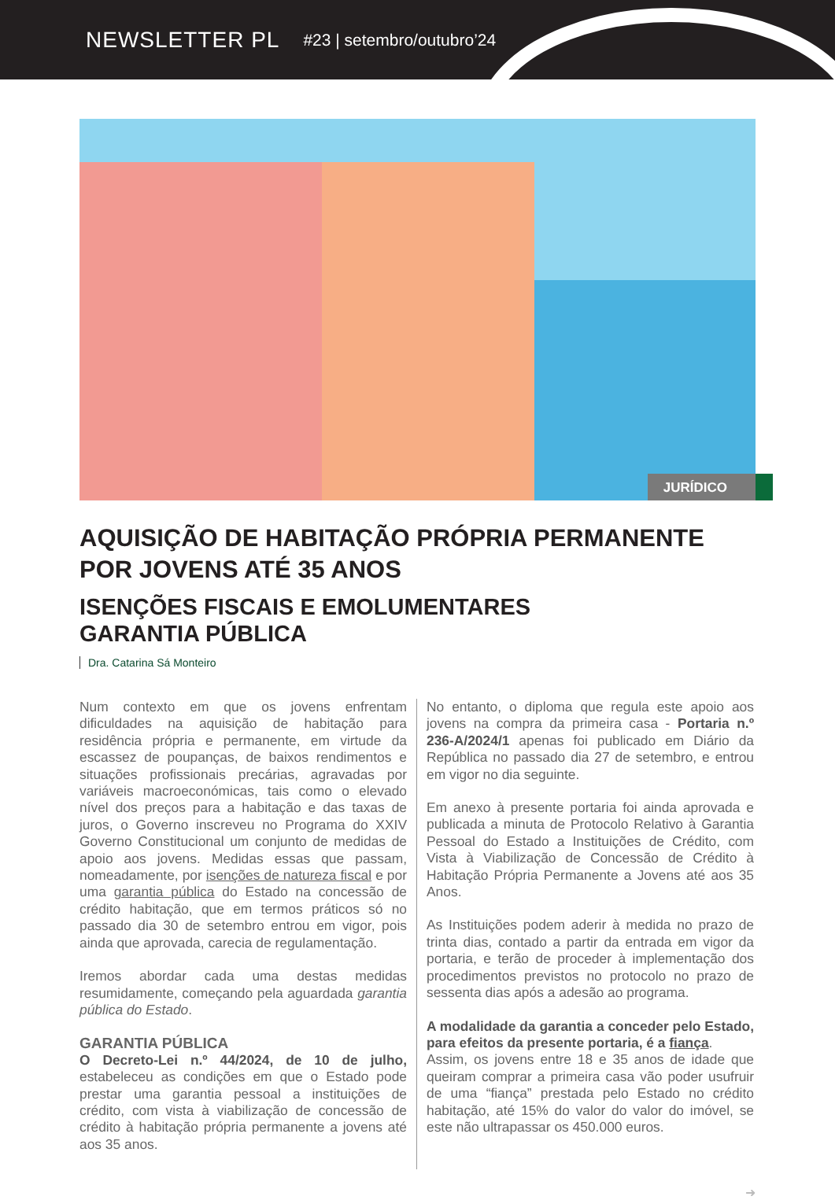NEWSLETTER PL
#23 | setembro/outubro’24
JURÍDICO
AQUISIÇÃO DE HABITAÇÃO PRÓPRIA PERMANENTE POR JOVENS ATÉ 35 ANOS
ISENÇÕES FISCAIS E EMOLUMENTARES
GARANTIA PÚBLICA
Dra. Catarina Sá Monteiro
Num contexto em que os jovens enfrentam dificuldades na aquisição de habitação para residência própria e permanente, em virtude da escassez de poupanças, de baixos rendimentos e situações profissionais precárias, agravadas por variáveis macroeconómicas, tais como o elevado nível dos preços para a habitação e das taxas de juros, o Governo inscreveu no Programa do XXIV Governo Constitucional um conjunto de medidas de apoio aos jovens. Medidas essas que passam, nomeadamente, por isenções de natureza fiscal e por uma garantia pública do Estado na concessão de crédito habitação, que em termos práticos só no passado dia 30 de setembro entrou em vigor, pois ainda que aprovada, carecia de regulamentação.
Iremos abordar cada uma destas medidas resumidamente, começando pela aguardada garantia pública do Estado.
GARANTIA PÚBLICA
O Decreto-Lei n.º 44/2024, de 10 de julho, estabeleceu as condições em que o Estado pode prestar uma garantia pessoal a instituições de crédito, com vista à viabilização de concessão de crédito à habitação própria permanente a jovens até aos 35 anos.
No entanto, o diploma que regula este apoio aos jovens na compra da primeira casa - Portaria n.º 236-A/2024/1 apenas foi publicado em Diário da República no passado dia 27 de setembro, e entrou em vigor no dia seguinte.
Em anexo à presente portaria foi ainda aprovada e publicada a minuta de Protocolo Relativo à Garantia Pessoal do Estado a Instituições de Crédito, com Vista à Viabilização de Concessão de Crédito à Habitação Própria Permanente a Jovens até aos 35 Anos.
As Instituições podem aderir à medida no prazo de trinta dias, contado a partir da entrada em vigor da portaria, e terão de proceder à implementação dos procedimentos previstos no protocolo no prazo de sessenta dias após a adesão ao programa.
A modalidade da garantia a conceder pelo Estado, para efeitos da presente portaria, é a fiança.
Assim, os jovens entre 18 e 35 anos de idade que queiram comprar a primeira casa vão poder usufruir de uma “fiança” prestada pelo Estado no crédito habitação, até 15% do valor do valor do imóvel, se este não ultrapassar os 450.000 euros.
➜